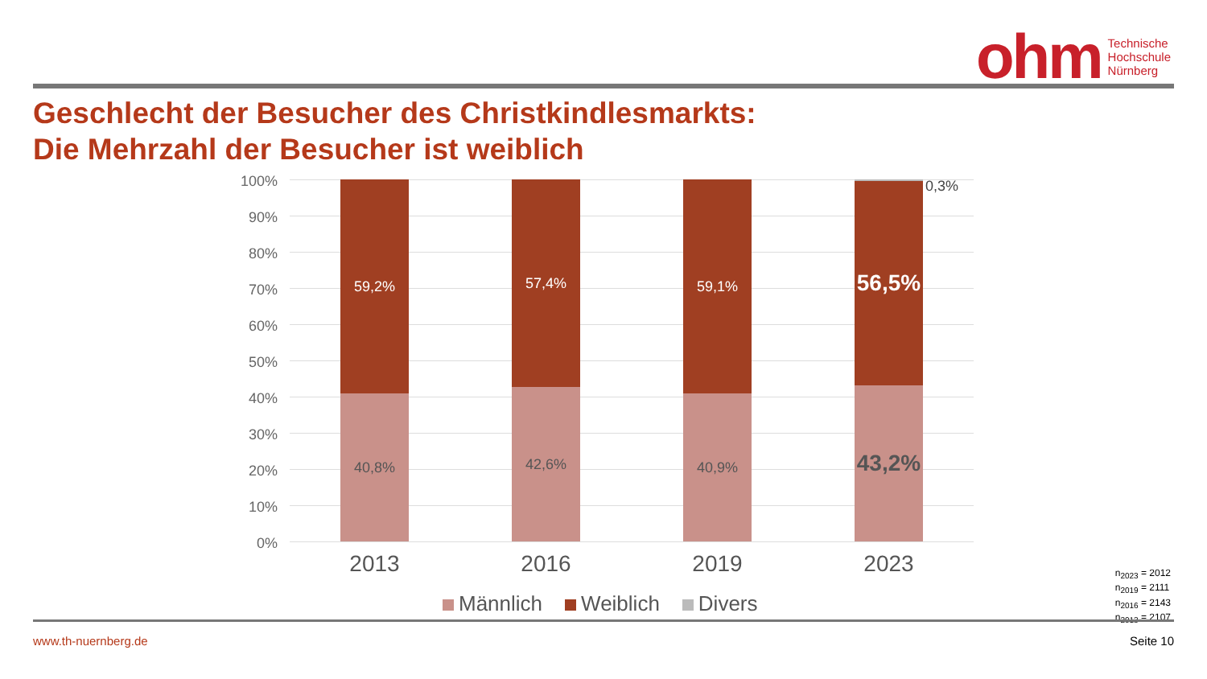ohm
Technische
Hochschule
Nürnberg
Geschlecht der Besucher des Christkindlesmarkts:
Die Mehrzahl der Besucher ist weiblich
100%
90%
80%
70%
60%
50%
40%
30%
20%
10%
0%
59,2%
40,8%
57,4%
42,6%
59,1%
40,9%
56,5%
43,2%
0,3%
2013 2016 2019 2023
Männlich Weiblich Divers
n<sub>2023</sub> = 2012
n<sub>2019</sub> = 2111
n<sub>2016</sub> = 2143
n<sub>2013</sub> = 2107
www.th-nuernberg.de Seite 10